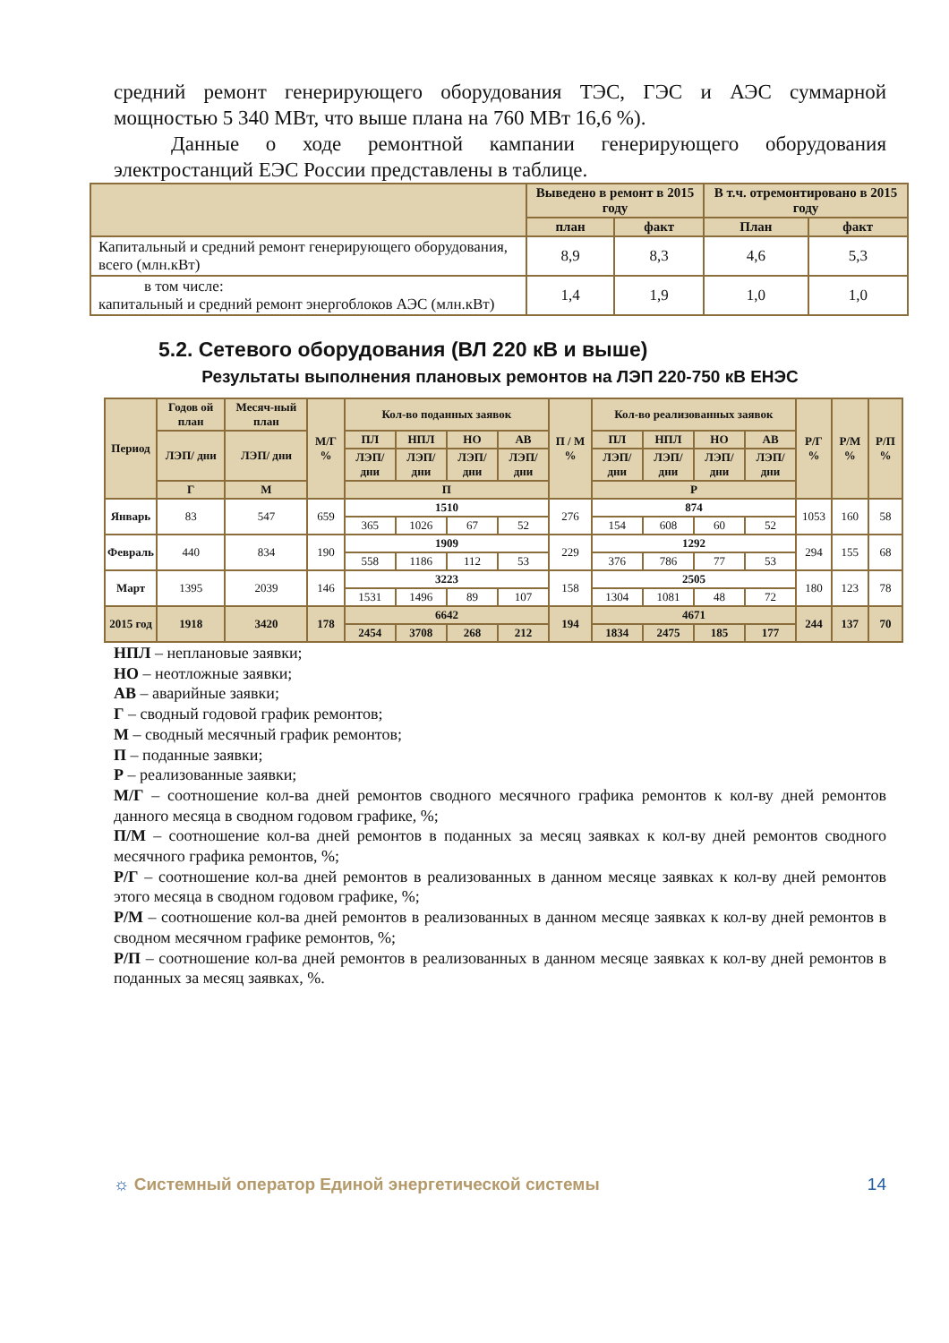средний ремонт генерирующего оборудования ТЭС, ГЭС и АЭС суммарной мощностью 5 340 МВт, что выше плана на 760 МВт 16,6 %).
Данные о ходе ремонтной кампании генерирующего оборудования электростанций ЕЭС России представлены в таблице.
| | Выведено в ремонт в 2015 году | | В т.ч. отремонтировано в 2015 году | |
| --- | --- | --- | --- | --- |
| | план | факт | План | факт |
| Капитальный и средний ремонт генерирующего оборудования, всего (млн.кВт) | 8,9 | 8,3 | 4,6 | 5,3 |
| в том числе: капитальный и средний ремонт энергоблоков АЭС (млн.кВт) | 1,4 | 1,9 | 1,0 | 1,0 |
5.2. Сетевого оборудования (ВЛ 220 кВ и выше)
Результаты выполнения плановых ремонтов на ЛЭП 220-750 кВ ЕНЭС
| Период | Годов ой план | Месяч-ный план | М/Г % | Кол-во поданных заявок | | | | П / М % | Кол-во реализованных заявок | | | | Р/Г % | Р/М % | Р/П % |
| --- | --- | --- | --- | --- | --- | --- | --- | --- | --- | --- | --- | --- | --- | --- | --- |
| | ЛЭП/ дни | ЛЭП/ дни | | ПЛ | НПЛ | НО | АВ | | ПЛ | НПЛ | НО | АВ | | | |
| | | | | ЛЭП/ дни | ЛЭП/ дни | ЛЭП/ дни | ЛЭП/ дни | | ЛЭП/ дни | ЛЭП/ дни | ЛЭП/ дни | ЛЭП/ дни | | | |
| | Г | М | | П | | | | | Р | | | | | | |
| Январь | 83 | 547 | 659 | 1510 | | | | 276 | 874 | | | | 1053 | 160 | 58 |
| | | | | 365 | 1026 | 67 | 52 | | 154 | 608 | 60 | 52 | | | |
| Февраль | 440 | 834 | 190 | 1909 | | | | 229 | 1292 | | | | 294 | 155 | 68 |
| | | | | 558 | 1186 | 112 | 53 | | 376 | 786 | 77 | 53 | | | |
| Март | 1395 | 2039 | 146 | 3223 | | | | 158 | 2505 | | | | 180 | 123 | 78 |
| | | | | 1531 | 1496 | 89 | 107 | | 1304 | 1081 | 48 | 72 | | | |
| 2015 год | 1918 | 3420 | 178 | 6642 | | | | 194 | 4671 | | | | 244 | 137 | 70 |
| | | | | 2454 | 3708 | 268 | 212 | | 1834 | 2475 | 185 | 177 | | | |
НПЛ – неплановые заявки;
НО – неотложные заявки;
АВ – аварийные заявки;
Г – сводный годовой график ремонтов;
М – сводный месячный график ремонтов;
П – поданные заявки;
Р – реализованные заявки;
М/Г – соотношение кол-ва дней ремонтов сводного месячного графика ремонтов к кол-ву дней ремонтов данного месяца в сводном годовом графике, %;
П/М – соотношение кол-ва дней ремонтов в поданных за месяц заявках к кол-ву дней ремонтов сводного месячного графика ремонтов, %;
Р/Г – соотношение кол-ва дней ремонтов в реализованных в данном месяце заявках к кол-ву дней ремонтов этого месяца в сводном годовом графике, %;
Р/М – соотношение кол-ва дней ремонтов в реализованных в данном месяце заявках к кол-ву дней ремонтов в сводном месячном графике ремонтов, %;
Р/П – соотношение кол-ва дней ремонтов в реализованных в данном месяце заявках к кол-ву дней ремонтов в поданных за месяц заявках, %.
☼ Системный оператор Единой энергетической системы 14